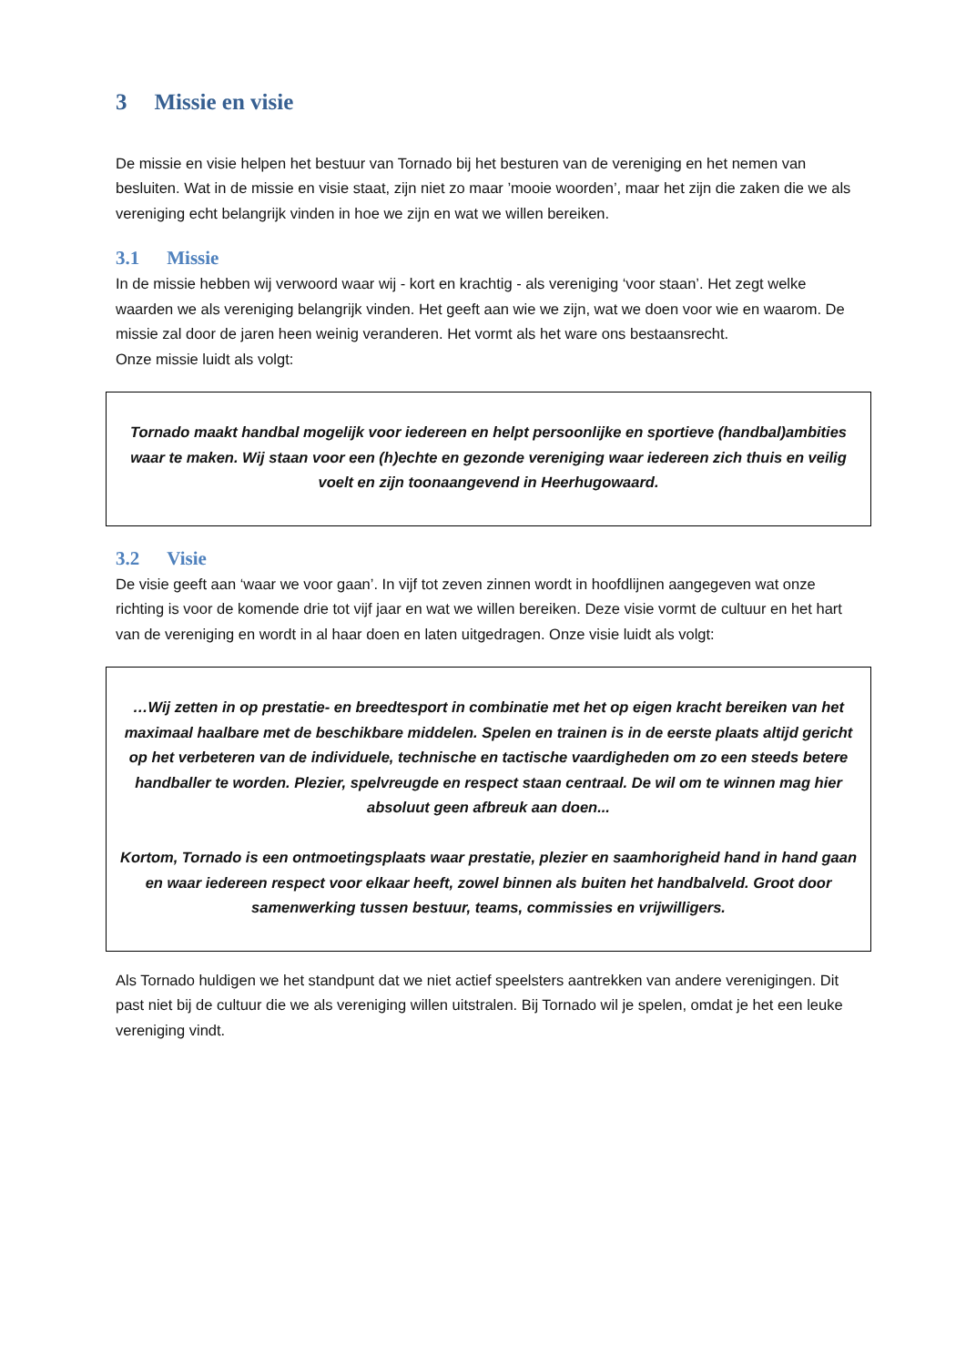3 Missie en visie
De missie en visie helpen het bestuur van Tornado bij het besturen van de vereniging en het nemen van besluiten. Wat in de missie en visie staat, zijn niet zo maar ’mooie woorden’, maar het zijn die zaken die we als vereniging echt belangrijk vinden in hoe we zijn en wat we willen bereiken.
3.1 Missie
In de missie hebben wij verwoord waar wij - kort en krachtig - als vereniging ‘voor staan’. Het zegt welke waarden we als vereniging belangrijk vinden. Het geeft aan wie we zijn, wat we doen voor wie en waarom. De missie zal door de jaren heen weinig veranderen. Het vormt als het ware ons bestaansrecht.
Onze missie luidt als volgt:
Tornado maakt handbal mogelijk voor iedereen en helpt persoonlijke en sportieve (handbal)ambities waar te maken. Wij staan voor een (h)echte en gezonde vereniging waar iedereen zich thuis en veilig voelt en zijn toonaangevend in Heerhugowaard.
3.2 Visie
De visie geeft aan ‘waar we voor gaan’. In vijf tot zeven zinnen wordt in hoofdlijnen aangegeven wat onze richting is voor de komende drie tot vijf jaar en wat we willen bereiken. Deze visie vormt de cultuur en het hart van de vereniging en wordt in al haar doen en laten uitgedragen. Onze visie luidt als volgt:
…Wij zetten in op prestatie- en breedtesport in combinatie met het op eigen kracht bereiken van het maximaal haalbare met de beschikbare middelen. Spelen en trainen is in de eerste plaats altijd gericht op het verbeteren van de individuele, technische en tactische vaardigheden om zo een steeds betere handballer te worden. Plezier, spelvreugde en respect staan centraal. De wil om te winnen mag hier absoluut geen afbreuk aan doen...
Kortom, Tornado is een ontmoetingsplaats waar prestatie, plezier en saamhorigheid hand in hand gaan en waar iedereen respect voor elkaar heeft, zowel binnen als buiten het handbalveld. Groot door samenwerking tussen bestuur, teams, commissies en vrijwilligers.
Als Tornado huldigen we het standpunt dat we niet actief speelsters aantrekken van andere verenigingen. Dit past niet bij de cultuur die we als vereniging willen uitstralen. Bij Tornado wil je spelen, omdat je het een leuke vereniging vindt.